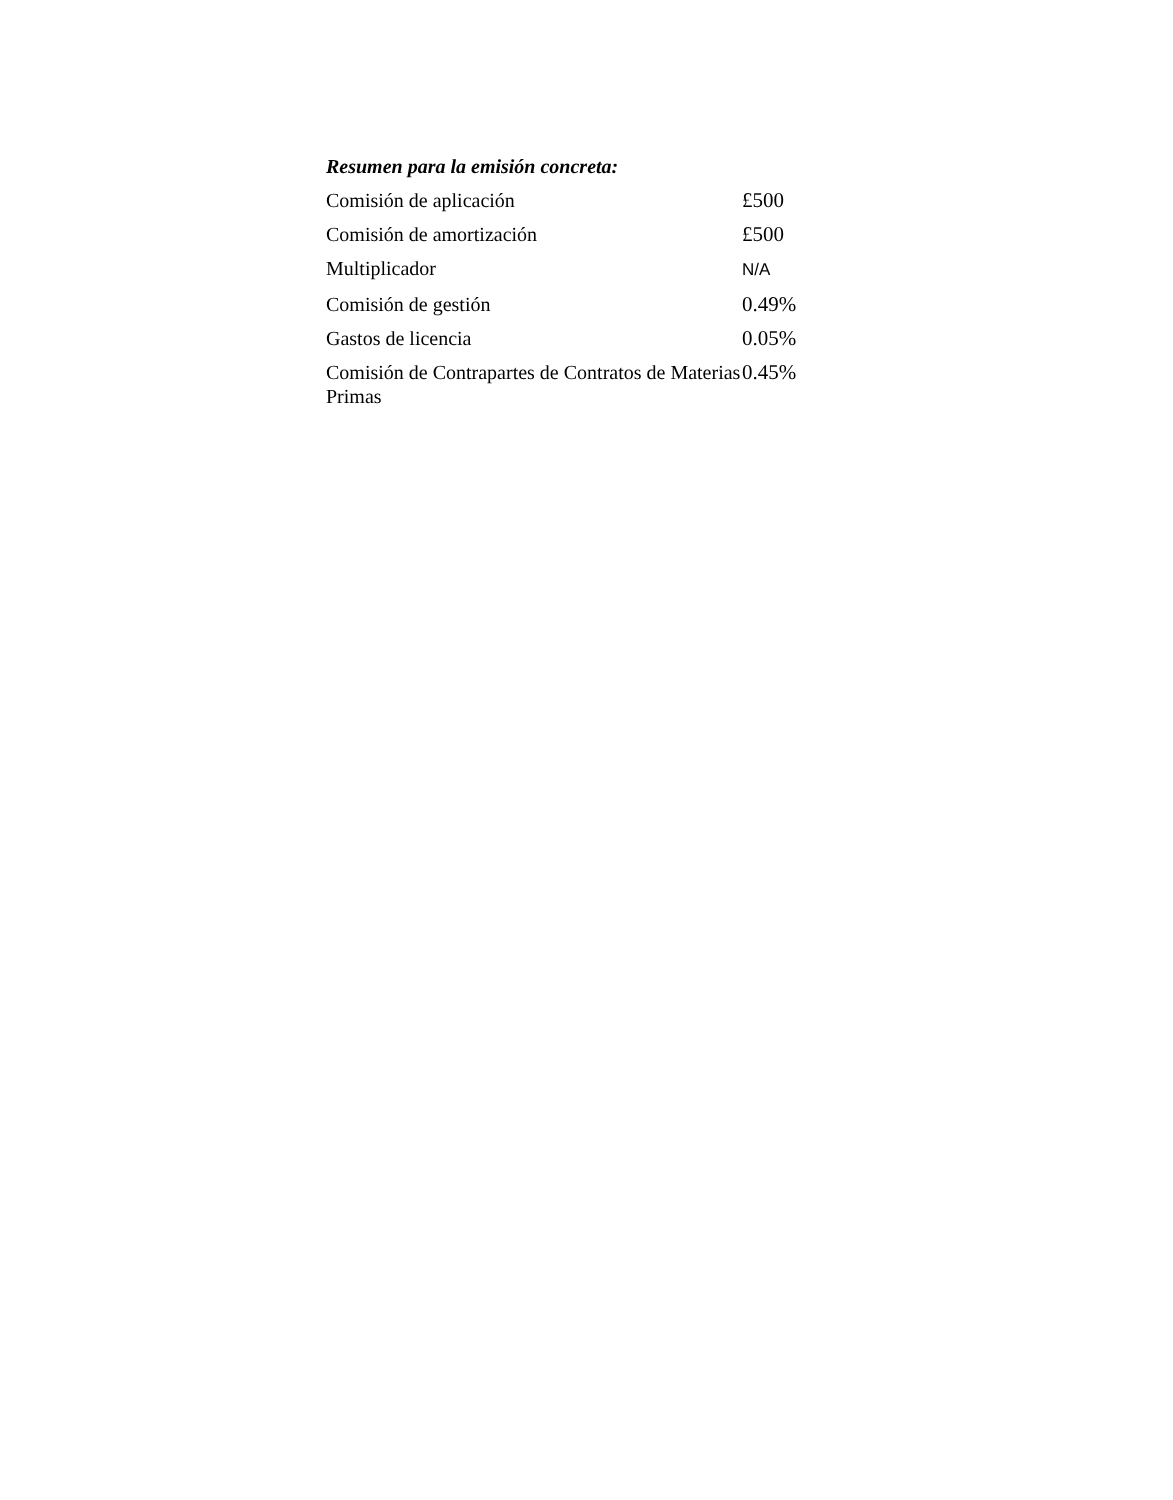Resumen para la emisión concreta:
| Comisión de aplicación | £500 |
| Comisión de amortización | £500 |
| Multiplicador | N/A |
| Comisión de gestión | 0.49% |
| Gastos de licencia | 0.05% |
| Comisión de Contrapartes de Contratos de Materias Primas | 0.45% |